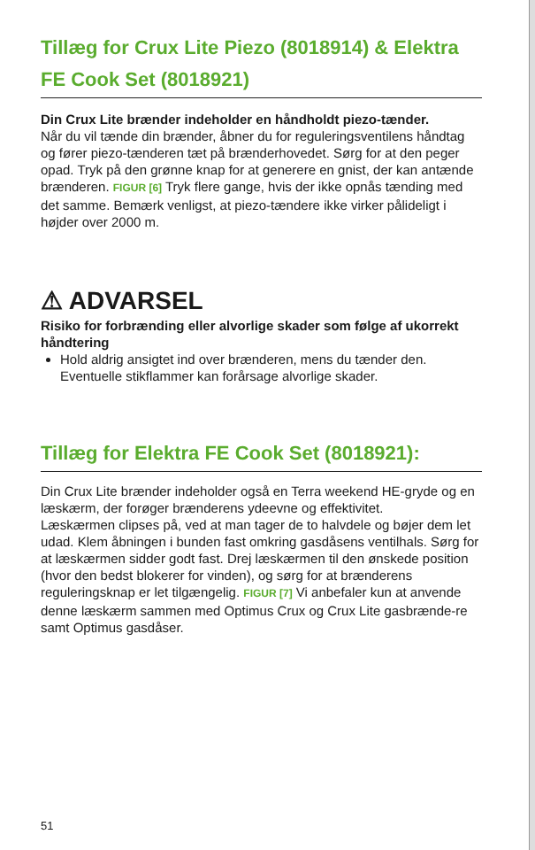Tillæg for Crux Lite Piezo (8018914) & Elektra FE Cook Set (8018921)
Din Crux Lite brænder indeholder en håndholdt piezo-tænder.
Når du vil tænde din brænder, åbner du for reguleringsventilens håndtag og fører piezo-tænderen tæt på brænderhovedet. Sørg for at den peger opad. Tryk på den grønne knap for at generere en gnist, der kan antænde brænderen. FIGUR [6] Tryk flere gange, hvis der ikke opnås tænding med det samme. Bemærk venligst, at piezo-tændere ikke virker pålideligt i højder over 2000 m.
⚠ ADVARSEL
Risiko for forbrænding eller alvorlige skader som følge af ukorrekt håndtering
Hold aldrig ansigtet ind over brænderen, mens du tænder den. Eventuelle stikflammer kan forårsage alvorlige skader.
Tillæg for Elektra FE Cook Set (8018921):
Din Crux Lite brænder indeholder også en Terra weekend HE-gryde og en læskærm, der forøger brænderens ydeevne og effektivitet.
Læskærmen clipses på, ved at man tager de to halvdele og bøjer dem let udad. Klem åbningen i bunden fast omkring gasdåsens ventilhals. Sørg for at læskærmen sidder godt fast. Drej læskærmen til den ønskede position (hvor den bedst blokerer for vinden), og sørg for at brænderens reguleringsknap er let tilgængelig. FIGUR [7] Vi anbefaler kun at anvende denne læskærm sammen med Optimus Crux og Crux Lite gasbrænde-re samt Optimus gasdåser.
51